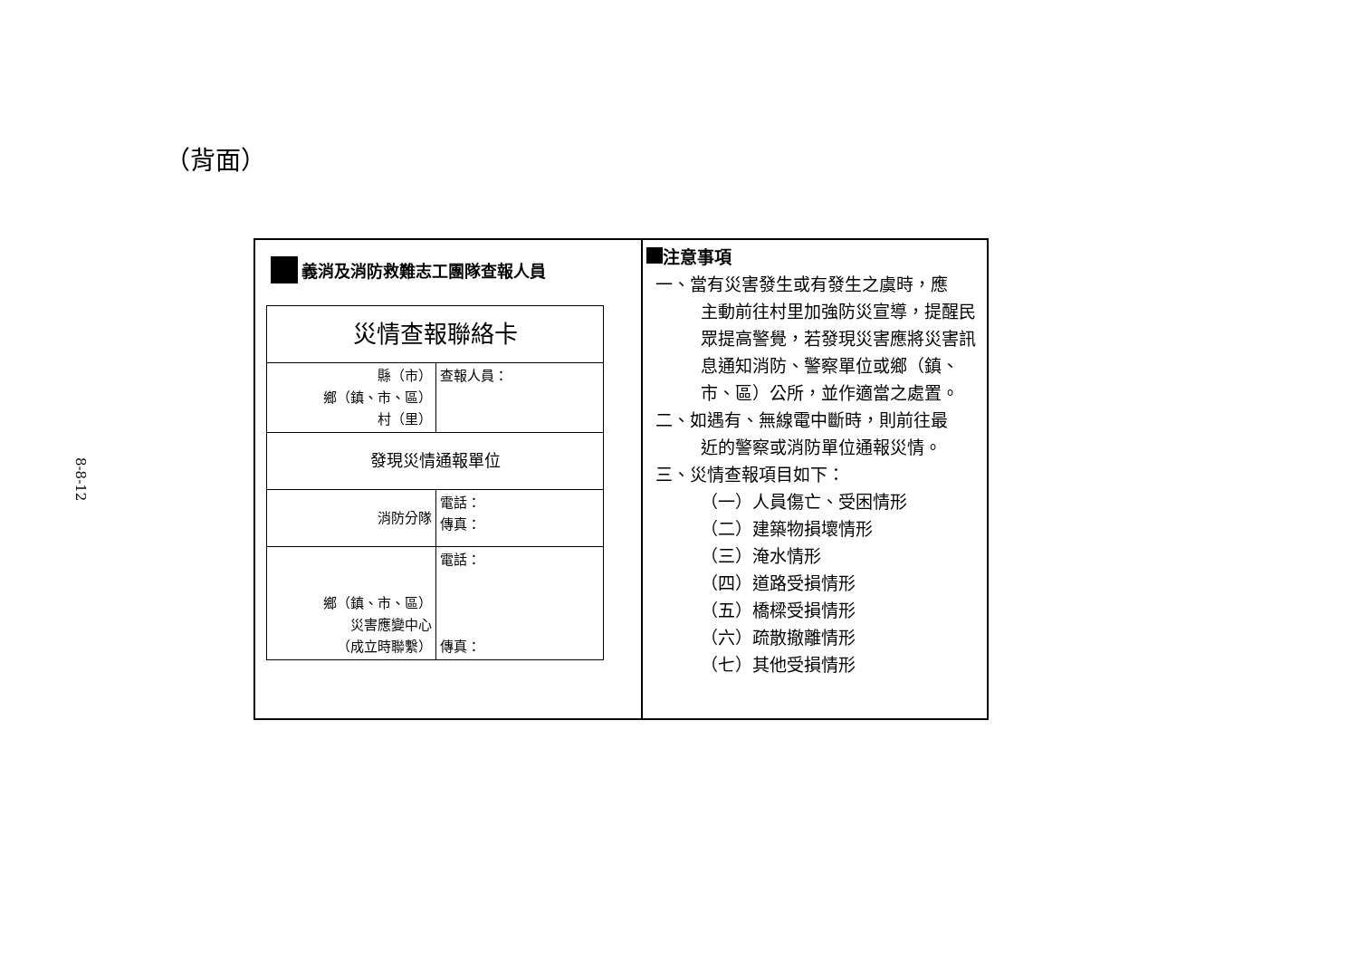（背面）
8-8-12
義消及消防救難志工團隊查報人員
| 災情查報聯絡卡 | |
| 縣（市） 鄉（鎮、市、區） 村（里） | 查報人員： |
| 發現災情通報單位 | |
| 消防分隊 | 電話： 傳真： |
| 鄉（鎮、市、區） 災害應變中心 （成立時聯繫） | 電話： 傳真： |
注意事項
一、當有災害發生或有發生之虞時，應
主動前往村里加強防災宣導，提醒民眾提高警覺，若發現災害應將災害訊息通知消防、警察單位或鄉（鎮、市、區）公所，並作適當之處置。
二、如遇有、無線電中斷時，則前往最
近的警察或消防單位通報災情。
三、災情查報項目如下：
（一）人員傷亡、受困情形
（二）建築物損壞情形
（三）淹水情形
（四）道路受損情形
（五）橋樑受損情形
（六）疏散撤離情形
（七）其他受損情形